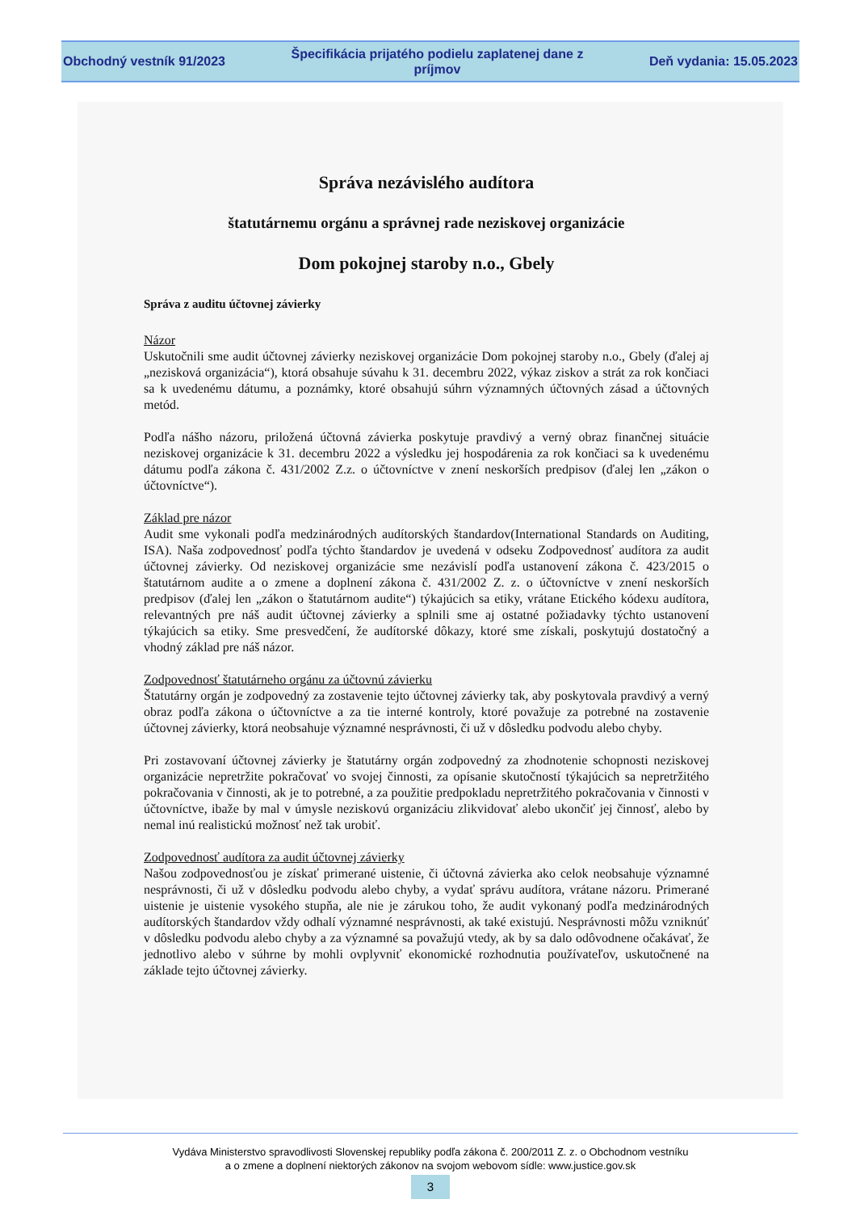Obchodný vestník 91/2023
Špecifikácia prijatého podielu zaplatenej dane z príjmov
Deň vydania: 15.05.2023
Správa nezávislého audítora
štatutárnemu orgánu a správnej rade neziskovej organizácie
Dom pokojnej staroby n.o., Gbely
Správa z auditu účtovnej závierky
Názor
Uskutočnili sme audit účtovnej závierky neziskovej organizácie Dom pokojnej staroby n.o., Gbely (ďalej aj „nezisková organizácia“), ktorá obsahuje súvahu k 31. decembru 2022, výkaz ziskov a strát za rok končiaci sa k uvedenému dátumu, a poznámky, ktoré obsahujú súhrn významných účtovných zásad a účtovných metód.
Podľa nášho názoru, priložená účtovná závierka poskytuje pravdivý a verný obraz finančnej situácie neziskovej organizácie k 31. decembru 2022 a výsledku jej hospodárenia za rok končiaci sa k uvedenému dátumu podľa zákona č. 431/2002 Z.z. o účtovníctve v znení neskorších predpisov (ďalej len „zákon o účtovníctve“).
Základ pre názor
Audit sme vykonali podľa medzinárodných audítorských štandardov(International Standards on Auditing, ISA). Naša zodpovednosť podľa týchto štandardov je uvedená v odseku Zodpovednosť audítora za audit účtovnej závierky. Od neziskovej organizácie sme nezávislí podľa ustanovení zákona č. 423/2015 o štatutárnom audite a o zmene a doplnení zákona č. 431/2002 Z. z. o účtovníctve v znení neskorších predpisov (ďalej len „zákon o štatutárnom audite“) týkajúcich sa etiky, vrátane Etického kódexu audítora, relevantných pre náš audit účtovnej závierky a splnili sme aj ostatné požiadavky týchto ustanovení týkajúcich sa etiky. Sme presvedčení, že audítorské dôkazy, ktoré sme získali, poskytujú dostatočný a vhodný základ pre náš názor.
Zodpovednosť štatutárneho orgánu za účtovnú závierku
Štatutárny orgán je zodpovedný za zostavenie tejto účtovnej závierky tak, aby poskytovala pravdivý a verný obraz podľa zákona o účtovníctve a za tie interné kontroly, ktoré považuje za potrebné na zostavenie účtovnej závierky, ktorá neobsahuje významné nesprávnosti, či už v dôsledku podvodu alebo chyby.
Pri zostavovaní účtovnej závierky je štatutárny orgán zodpovedný za zhodnotenie schopnosti neziskovej organizácie nepretržite pokračovať vo svojej činnosti, za opísanie skutočností týkajúcich sa nepretržitého pokračovania v činnosti, ak je to potrebné, a za použitie predpokladu nepretržitého pokračovania v činnosti v účtovníctve, ibaže by mal v úmysle neziskovú organizáciu zlikvidovať alebo ukončiť jej činnosť, alebo by nemal inú realistickú možnosť než tak urobiť.
Zodpovednosť audítora za audit účtovnej závierky
Našou zodpovednosťou je získať primerané uistenie, či účtovná závierka ako celok neobsahuje významné nesprávnosti, či už v dôsledku podvodu alebo chyby, a vydať správu audítora, vrátane názoru. Primerané uistenie je uistenie vysokého stupňa, ale nie je zárukou toho, že audit vykonaný podľa medzinárodných audítorských štandardov vždy odhalí významné nesprávnosti, ak také existujú. Nesprávnosti môžu vzniknúť v dôsledku podvodu alebo chyby a za významné sa považujú vtedy, ak by sa dalo odôvodnene očakávať, že jednotlivo alebo v súhrne by mohli ovplyvniť ekonomické rozhodnutia používateľov, uskutočnené na základe tejto účtovnej závierky.
Vydáva Ministerstvo spravodlivosti Slovenskej republiky podľa zákona č. 200/2011 Z. z. o Obchodnom vestníku
a o zmene a doplnení niektorých zákonov na svojom webovom sídle: www.justice.gov.sk
3